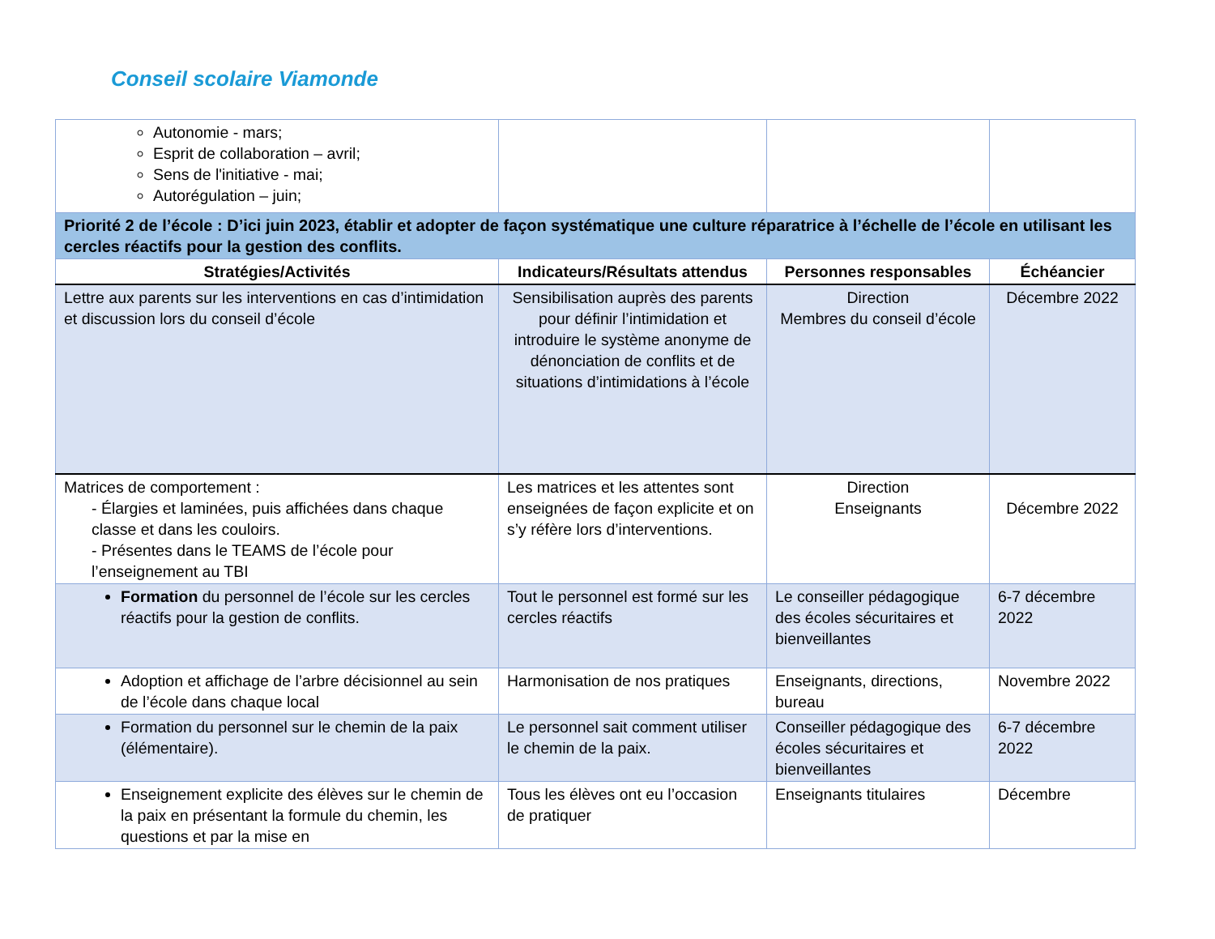Conseil scolaire Viamonde
| Autonomie - mars; Esprit de collaboration – avril; Sens de l'initiative - mai; Autorégulation – juin; | | | |
| Priorité 2 de l’école : D’ici juin 2023, établir et adopter de façon systématique une culture réparatrice à l’échelle de l’école en utilisant les cercles réactifs pour la gestion des conflits. | | | |
| Stratégies/Activités | Indicateurs/Résultats attendus | Personnes responsables | Échéancier |
| Lettre aux parents sur les interventions en cas d’intimidation et discussion lors du conseil d’école | Sensibilisation auprès des parents pour définir l’intimidation et introduire le système anonyme de dénonciation de conflits et de situations d’intimidations à l’école | Direction Membres du conseil d’école | Décembre 2022 |
| Matrices de comportement : - Élargies et laminées, puis affichées dans chaque classe et dans les couloirs. - Présentes dans le TEAMS de l’école pour l’enseignement au TBI | Les matrices et les attentes sont enseignées de façon explicite et on s’y réfère lors d’interventions. | Direction Enseignants | Décembre 2022 |
| Formation du personnel de l’école sur les cercles réactifs pour la gestion de conflits. | Tout le personnel est formé sur les cercles réactifs | Le conseiller pédagogique des écoles sécuritaires et bienveillantes | 6-7 décembre 2022 |
| Adoption et affichage de l’arbre décisionnel au sein de l’école dans chaque local | Harmonisation de nos pratiques | Enseignants, directions, bureau | Novembre 2022 |
| Formation du personnel sur le chemin de la paix (élémentaire). | Le personnel sait comment utiliser le chemin de la paix. | Conseiller pédagogique des écoles sécuritaires et bienveillantes | 6-7 décembre 2022 |
| Enseignement explicite des élèves sur le chemin de la paix en présentant la formule du chemin, les questions et par la mise en | Tous les élèves ont eu l’occasion de pratiquer | Enseignants titulaires | Décembre |